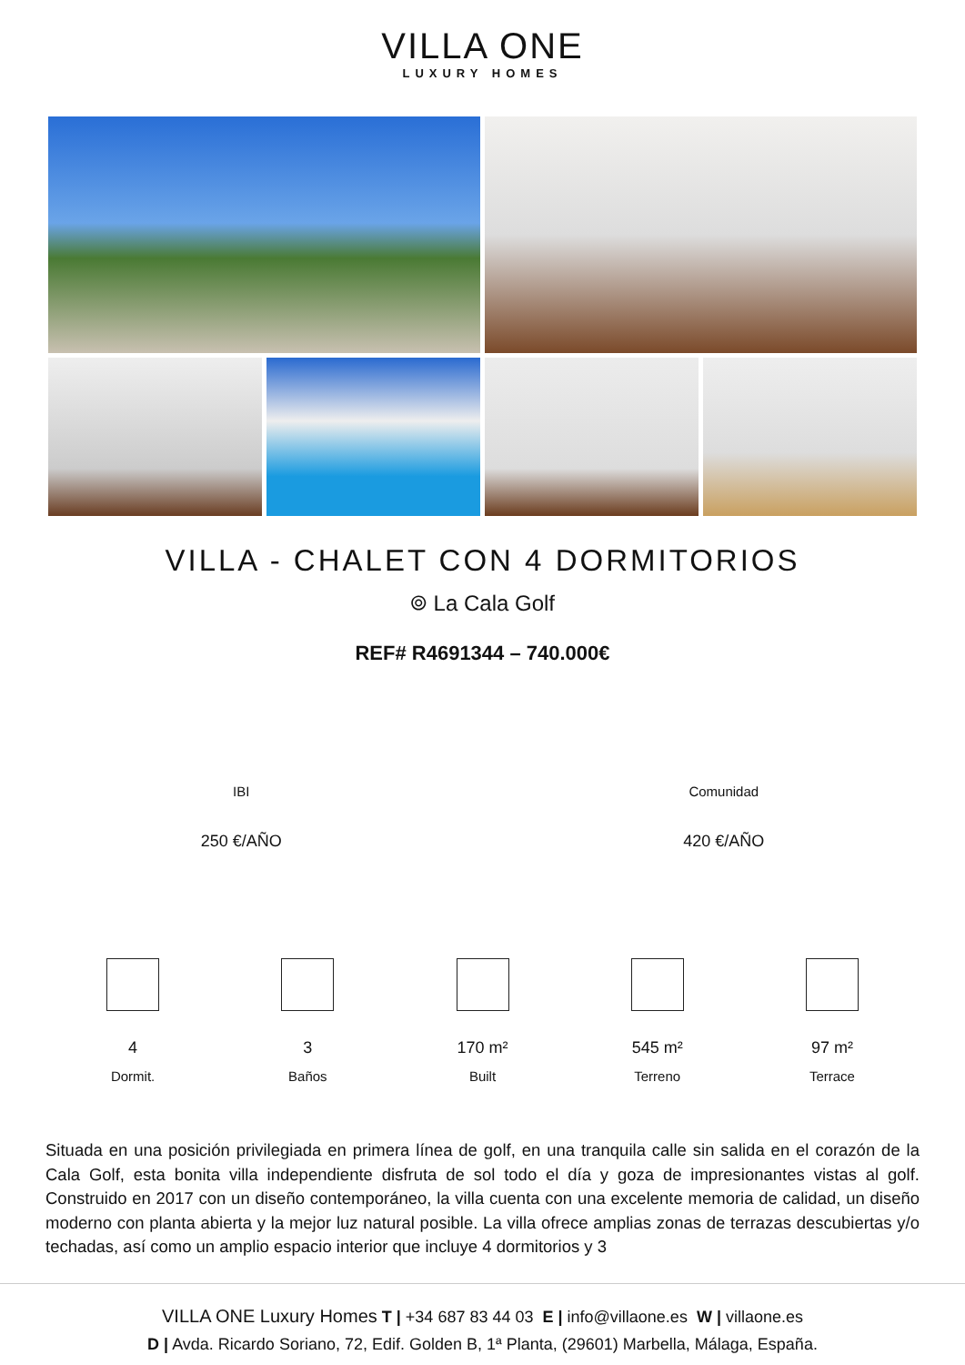VILLA ONE
LUXURY HOMES
VILLA - CHALET CON 4 DORMITORIOS
⌾ La Cala Golf
REF# R4691344 – 740.000€
IBI
250 €/AÑO
Comunidad
420 €/AÑO
4
Dormit.
3
Baños
170 m²
Built
545 m²
Terreno
97 m²
Terrace
Situada en una posición privilegiada en primera línea de golf, en una tranquila calle sin salida en el corazón de la Cala Golf, esta bonita villa independiente disfruta de sol todo el día y goza de impresionantes vistas al golf. Construido en 2017 con un diseño contemporáneo, la villa cuenta con una excelente memoria de calidad, un diseño moderno con planta abierta y la mejor luz natural posible. La villa ofrece amplias zonas de terrazas descubiertas y/o techadas, así como un amplio espacio interior que incluye 4 dormitorios y 3
VILLA ONE Luxury Homes T | +34 687 83 44 03 E | info@villaone.es W | villaone.es
D | Avda. Ricardo Soriano, 72, Edif. Golden B, 1ª Planta, (29601) Marbella, Málaga, España.